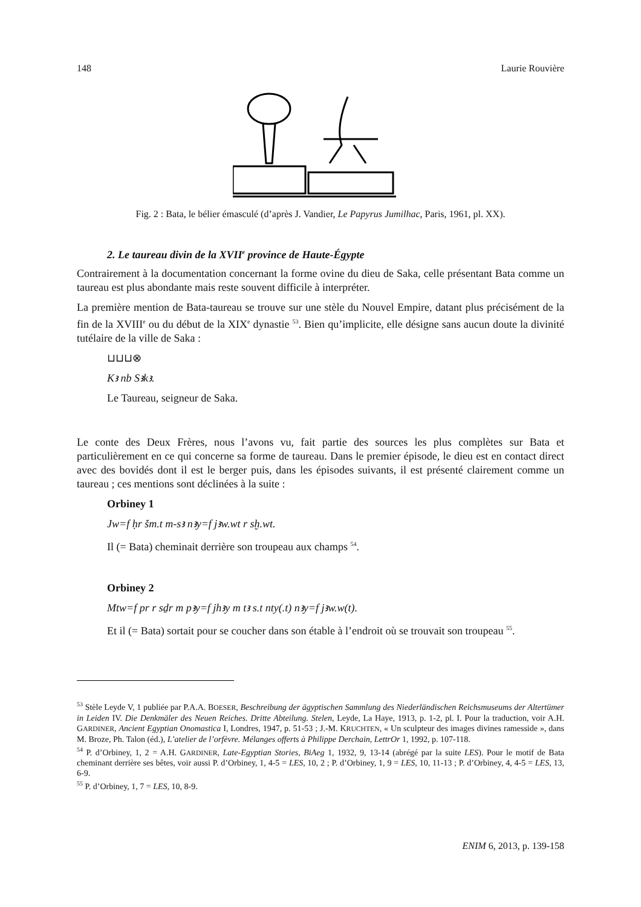148 Laurie Rouvière
Fig. 2 : Bata, le bélier émasculé (d’après J. Vandier, Le Papyrus Jumilhac, Paris, 1961, pl. XX).
2. Le taureau divin de la XVII<sup>e</sup> province de Haute-Égypte
Contrairement à la documentation concernant la forme ovine du dieu de Saka, celle présentant Bata comme un taureau est plus abondante mais reste souvent difficile à interpréter.
La première mention de Bata-taureau se trouve sur une stèle du Nouvel Empire, datant plus précisément de la fin de la XVIII<sup>e</sup> ou du début de la XIX<sup>e</sup> dynastie <sup>53</sup>. Bien qu’implicite, elle désigne sans aucun doute la divinité tutélaire de la ville de Saka :
⊔⊔⊔⊗
Kꜣ nb Sꜣkꜣ.
Le Taureau, seigneur de Saka.
Le conte des Deux Frères, nous l’avons vu, fait partie des sources les plus complètes sur Bata et particulièrement en ce qui concerne sa forme de taureau. Dans le premier épisode, le dieu est en contact direct avec des bovidés dont il est le berger puis, dans les épisodes suivants, il est présenté clairement comme un taureau ; ces mentions sont déclinées à la suite :
Orbiney 1
Jw=f ḥr šm.t m-sꜣ nꜣy=f jꜣw.wt r sḫ.wt.
Il (= Bata) cheminait derrière son troupeau aux champs <sup>54</sup>.
Orbiney 2
Mtw=f pr r sḏr m pꜣy=f jhꜣy m tꜣ s.t nty(.t) nꜣy=f jꜣw.w(t).
Et il (= Bata) sortait pour se coucher dans son étable à l’endroit où se trouvait son troupeau <sup>55</sup>.
<sup>53</sup> Stèle Leyde V, 1 publiée par P.A.A. BOESER, Beschreibung der ägyptischen Sammlung des Niederländischen Reichsmuseums der Altertümer in Leiden IV. Die Denkmäler des Neuen Reiches. Dritte Abteilung. Stelen, Leyde, La Haye, 1913, p. 1-2, pl. I. Pour la traduction, voir A.H. GARDINER, Ancient Egyptian Onomastica I, Londres, 1947, p. 51-53 ; J.-M. KRUCHTEN, « Un sculpteur des images divines ramesside », dans M. Broze, Ph. Talon (éd.), L’atelier de l’orfèvre. Mélanges offerts à Philippe Derchain, LettrOr 1, 1992, p. 107-118.
<sup>54</sup> P. d’Orbiney, 1, 2 = A.H. GARDINER, Late-Egyptian Stories, BiAeg 1, 1932, 9, 13-14 (abrégé par la suite LES). Pour le motif de Bata cheminant derrière ses bêtes, voir aussi P. d’Orbiney, 1, 4-5 = LES, 10, 2 ; P. d’Orbiney, 1, 9 = LES, 10, 11-13 ; P. d’Orbiney, 4, 4-5 = LES, 13, 6-9.
<sup>55</sup> P. d’Orbiney, 1, 7 = LES, 10, 8-9.
ENIM 6, 2013, p. 139-158